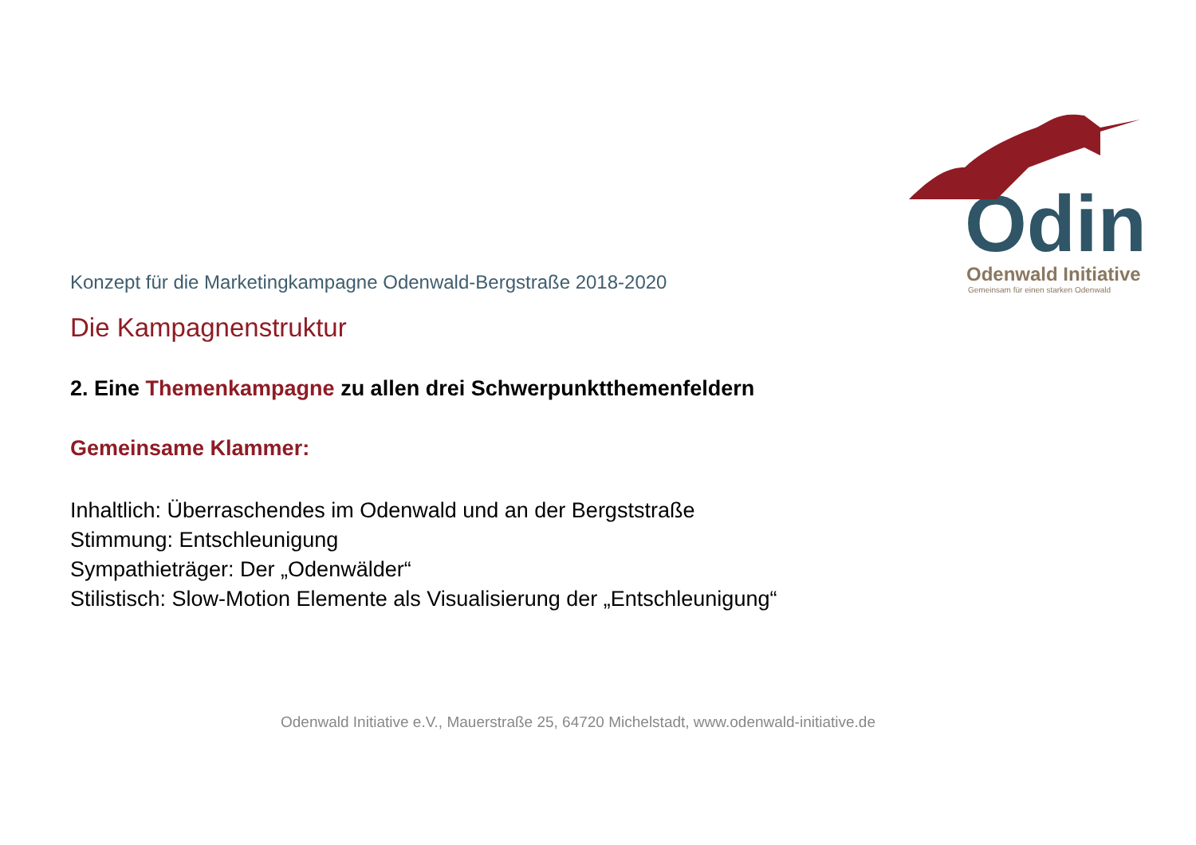Odin
Odenwald Initiative
Gemeinsam für einen starken Odenwald
Konzept für die Marketingkampagne Odenwald-Bergstraße 2018-2020
Die Kampagnenstruktur
2. Eine Themenkampagne zu allen drei Schwerpunktthemenfeldern
Gemeinsame Klammer:
Inhaltlich: Überraschendes im Odenwald und an der Bergststraße
Stimmung: Entschleunigung
Sympathieträger: Der „Odenwälder“
Stilistisch: Slow-Motion Elemente als Visualisierung der „Entschleunigung“
Odenwald Initiative e.V., Mauerstraße 25, 64720 Michelstadt, www.odenwald-initiative.de